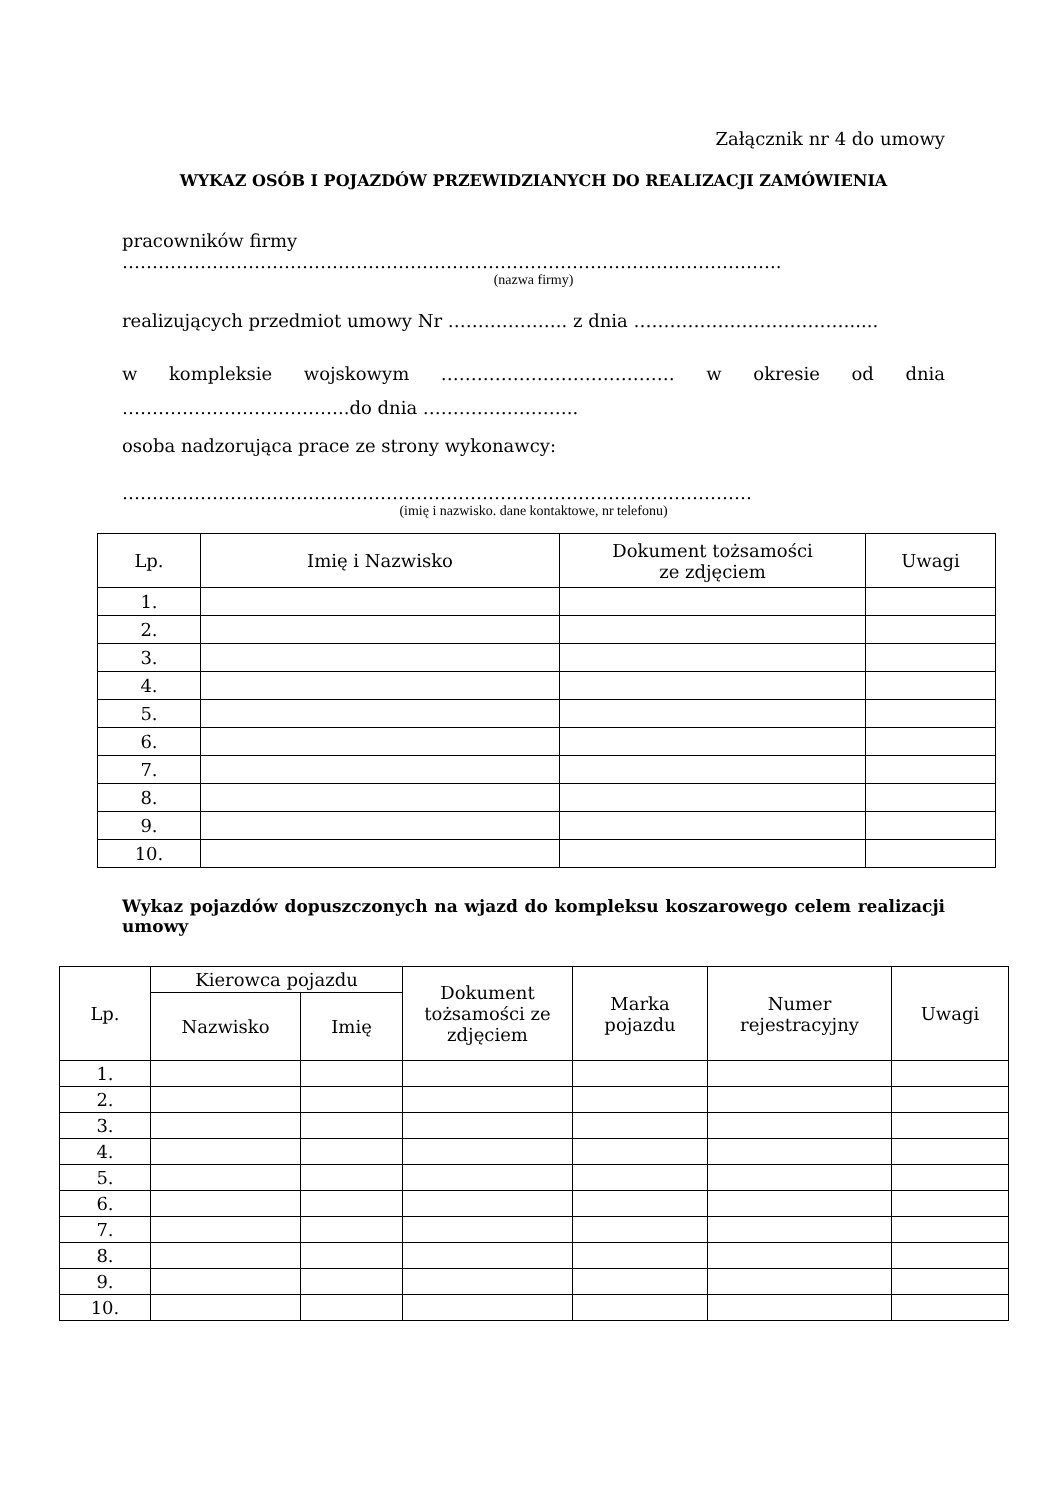Załącznik nr 4 do umowy
WYKAZ OSÓB I POJAZDÓW PRZEWIDZIANYCH DO REALIZACJI ZAMÓWIENIA
pracowników firmy
………………………………………………………………………………………………..
(nazwa firmy)
realizujących przedmiot umowy Nr ……………….. z dnia ……………………………….....
w kompleksie wojskowym ………………………………… w okresie od dnia ………………………………..do dnia ……………………..
osoba nadzorująca prace ze strony wykonawcy:
……………………………………………………………………………………………
(imię i nazwisko. dane kontaktowe, nr telefonu)
| Lp. | Imię i Nazwisko | Dokument tożsamości ze zdjęciem | Uwagi |
| --- | --- | --- | --- |
| 1. | | | |
| 2. | | | |
| 3. | | | |
| 4. | | | |
| 5. | | | |
| 6. | | | |
| 7. | | | |
| 8. | | | |
| 9. | | | |
| 10. | | | |
Wykaz pojazdów dopuszczonych na wjazd do kompleksu koszarowego celem realizacji umowy
| Lp. | Kierowca pojazdu | | Dokument tożsamości ze zdjęciem | Marka pojazdu | Numer rejestracyjny | Uwagi |
| --- | --- | --- | --- | --- | --- | --- |
| | Nazwisko | Imię | | | | |
| 1. | | | | | | |
| 2. | | | | | | |
| 3. | | | | | | |
| 4. | | | | | | |
| 5. | | | | | | |
| 6. | | | | | | |
| 7. | | | | | | |
| 8. | | | | | | |
| 9. | | | | | | |
| 10. | | | | | | |